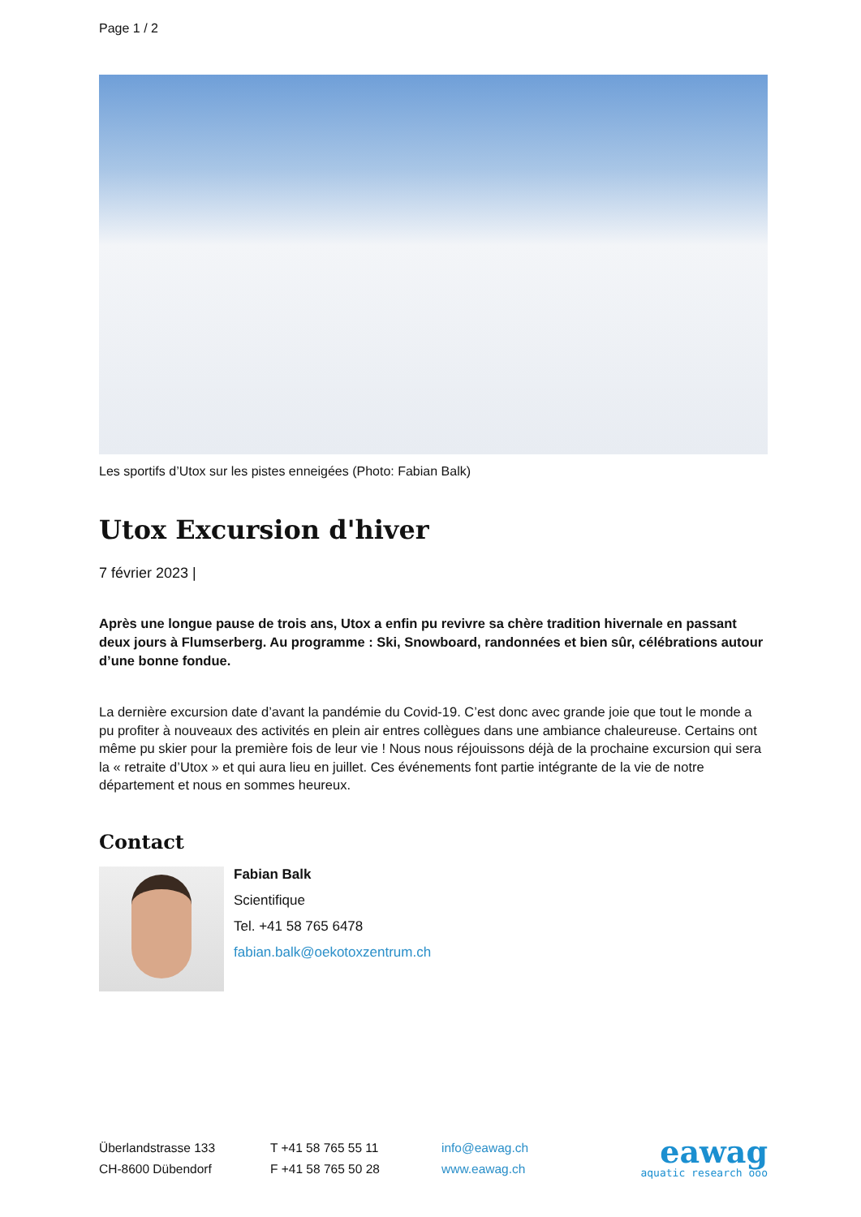Page 1 / 2
Les sportifs d’Utox sur les pistes enneigées (Photo: Fabian Balk)
Utox Excursion d'hiver
7 février 2023 |
Après une longue pause de trois ans, Utox a enfin pu revivre sa chère tradition hivernale en passant deux jours à Flumserberg. Au programme : Ski, Snowboard, randonnées et bien sûr, célébrations autour d’une bonne fondue.
La dernière excursion date d’avant la pandémie du Covid-19. C’est donc avec grande joie que tout le monde a pu profiter à nouveaux des activités en plein air entres collègues dans une ambiance chaleureuse. Certains ont même pu skier pour la première fois de leur vie ! Nous nous réjouissons déjà de la prochaine excursion qui sera la « retraite d’Utox » et qui aura lieu en juillet. Ces événements font partie intégrante de la vie de notre département et nous en sommes heureux.
Contact
Fabian Balk
Scientifique
Tel. +41 58 765 6478
fabian.balk@oekotoxzentrum.ch
Überlandstrasse 133
CH-8600 Dübendorf
T +41 58 765 55 11
F +41 58 765 50 28
info@eawag.ch
www.eawag.ch
eawag
aquatic research ooo